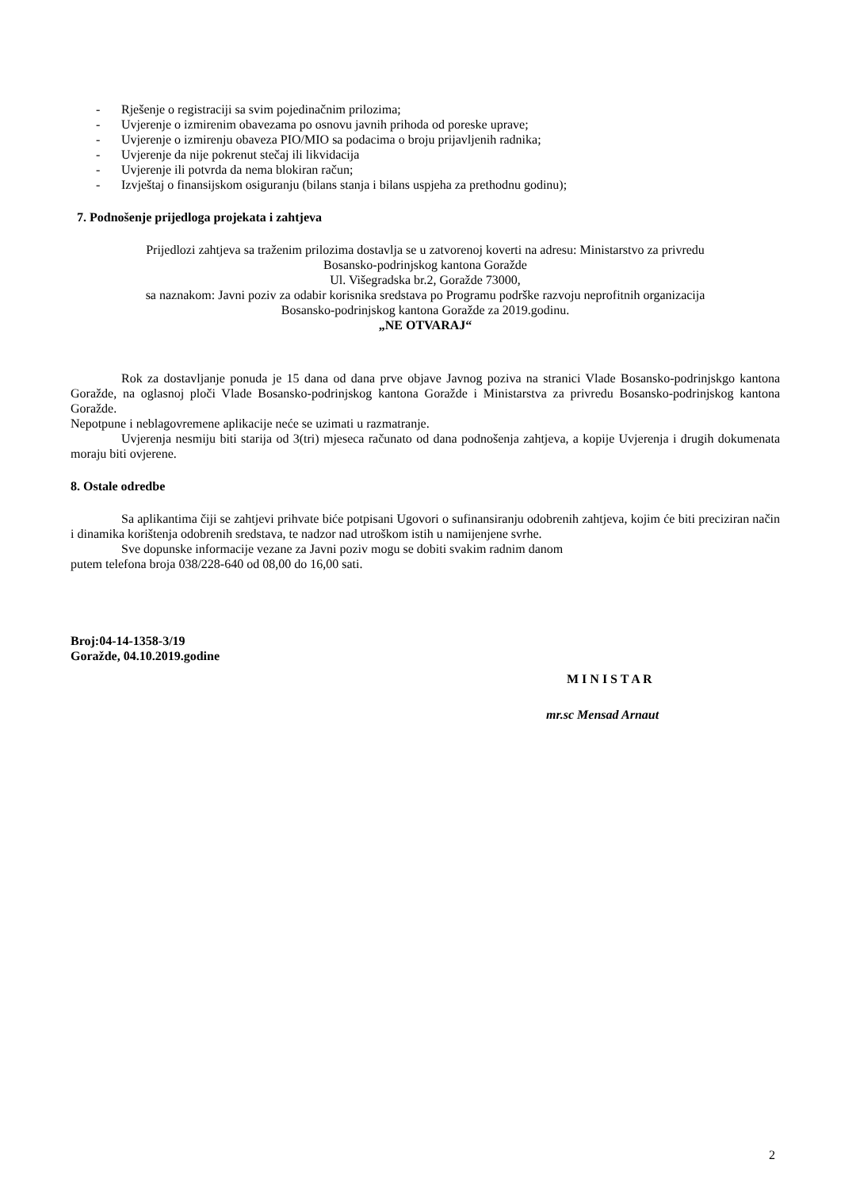- Rješenje o registraciji sa svim pojedinačnim prilozima;
- Uvjerenje o izmirenim obavezama po osnovu javnih prihoda od poreske uprave;
- Uvjerenje o izmirenju obaveza PIO/MIO sa podacima o broju prijavljenih radnika;
- Uvjerenje da nije pokrenut stečaj ili likvidacija
- Uvjerenje ili potvrda da nema blokiran račun;
- Izvještaj o finansijskom osiguranju (bilans stanja i bilans uspjeha za prethodnu godinu);
7. Podnošenje prijedloga projekata i zahtjeva
Prijedlozi zahtjeva sa traženim prilozima dostavlja se u zatvorenoj koverti na adresu: Ministarstvo za privredu
Bosansko-podrinjskog kantona Goražde
Ul. Višegradska br.2, Goražde 73000,
sa naznakom: Javni poziv za odabir korisnika sredstava po Programu podrške razvoju neprofitnih organizacija
Bosansko-podrinjskog kantona Goražde za 2019.godinu.
„NE OTVARAJ“
Rok za dostavljanje ponuda je 15 dana od dana prve objave Javnog poziva na stranici Vlade Bosansko-podrinjskgo kantona Goražde, na oglasnoj ploči Vlade Bosansko-podrinjskog kantona Goražde i Ministarstva za privredu Bosansko-podrinjskog kantona Goražde.
Nepotpune i neblagovremene aplikacije neće se uzimati u razmatranje.
Uvjerenja nesmiju biti starija od 3(tri) mjeseca računato od dana podnošenja zahtjeva, a kopije Uvjerenja i drugih dokumenata moraju biti ovjerene.
8. Ostale odredbe
Sa aplikantima čiji se zahtjevi prihvate biće potpisani Ugovori o sufinansiranju odobrenih zahtjeva, kojim će biti preciziran način i dinamika korištenja odobrenih sredstava, te nadzor nad utroškom istih u namijenjene svrhe.
Sve dopunske informacije vezane za Javni poziv mogu se dobiti svakim radnim danom
putem telefona broja 038/228-640 od 08,00 do 16,00 sati.
Broj:04-14-1358-3/19
Goražde, 04.10.2019.godine
M I N I S T A R
mr.sc Mensad Arnaut
2